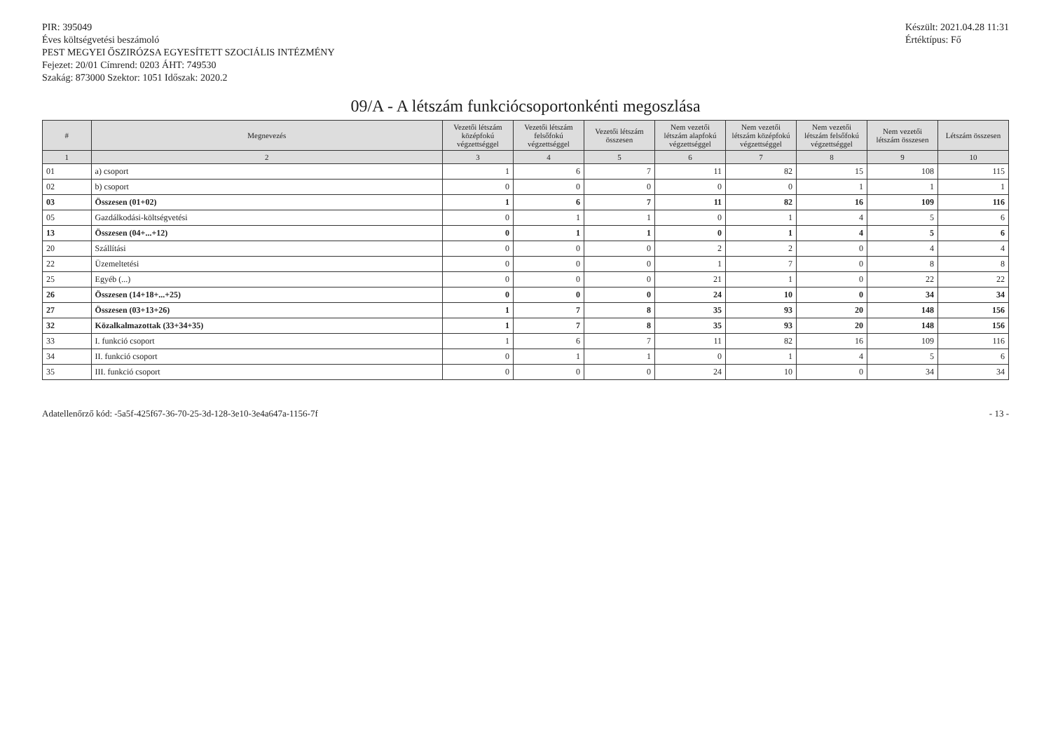PIR: 395049
Éves költségvetési beszámoló
PEST MEGYEI ŐSZIRÓZSA EGYESÍTETT SZOCIÁLIS INTÉZMÉNY
Fejezet: 20/01 Címrend: 0203 ÁHT: 749530
Szakág: 873000 Szektor: 1051 Időszak: 2020.2
Készült: 2021.04.28 11:31
Értéktípus: Fő
09/A - A létszám funkciócsoportonkénti megoszlása
| # | Megnevezés | Vezetői létszám középfokú végzettséggel | Vezetői létszám felsőfokú végzettséggel | Vezetői létszám összesen | Nem vezetői létszám alapfokú végzettséggel | Nem vezetői létszám középfokú végzettséggel | Nem vezetői létszám felsőfokú végzettséggel | Nem vezetői létszám összesen | Létszám összesen |
| --- | --- | --- | --- | --- | --- | --- | --- | --- | --- |
| 1 | 2 | 3 | 4 | 5 | 6 | 7 | 8 | 9 | 10 |
| 01 | a) csoport | 1 | 6 | 7 | 11 | 82 | 15 | 108 | 115 |
| 02 | b) csoport | 0 | 0 | 0 | 0 | 0 | 1 | 1 | 1 |
| 03 | Összesen (01+02) | 1 | 6 | 7 | 11 | 82 | 16 | 109 | 116 |
| 05 | Gazdálkodási-költségvetési | 0 | 1 | 1 | 0 | 1 | 4 | 5 | 6 |
| 13 | Összesen (04+...+12) | 0 | 1 | 1 | 0 | 1 | 4 | 5 | 6 |
| 20 | Szállítási | 0 | 0 | 0 | 2 | 2 | 0 | 4 | 4 |
| 22 | Üzemeltetési | 0 | 0 | 0 | 1 | 7 | 0 | 8 | 8 |
| 25 | Egyéb (...) | 0 | 0 | 0 | 21 | 1 | 0 | 22 | 22 |
| 26 | Összesen (14+18+...+25) | 0 | 0 | 0 | 24 | 10 | 0 | 34 | 34 |
| 27 | Összesen (03+13+26) | 1 | 7 | 8 | 35 | 93 | 20 | 148 | 156 |
| 32 | Közalkalmazottak (33+34+35) | 1 | 7 | 8 | 35 | 93 | 20 | 148 | 156 |
| 33 | I. funkció csoport | 1 | 6 | 7 | 11 | 82 | 16 | 109 | 116 |
| 34 | II. funkció csoport | 0 | 1 | 1 | 0 | 1 | 4 | 5 | 6 |
| 35 | III. funkció csoport | 0 | 0 | 0 | 24 | 10 | 0 | 34 | 34 |
Adatellenőrző kód: -5a5f-425f67-36-70-25-3d-128-3e10-3e4a647a-1156-7f
- 13 -